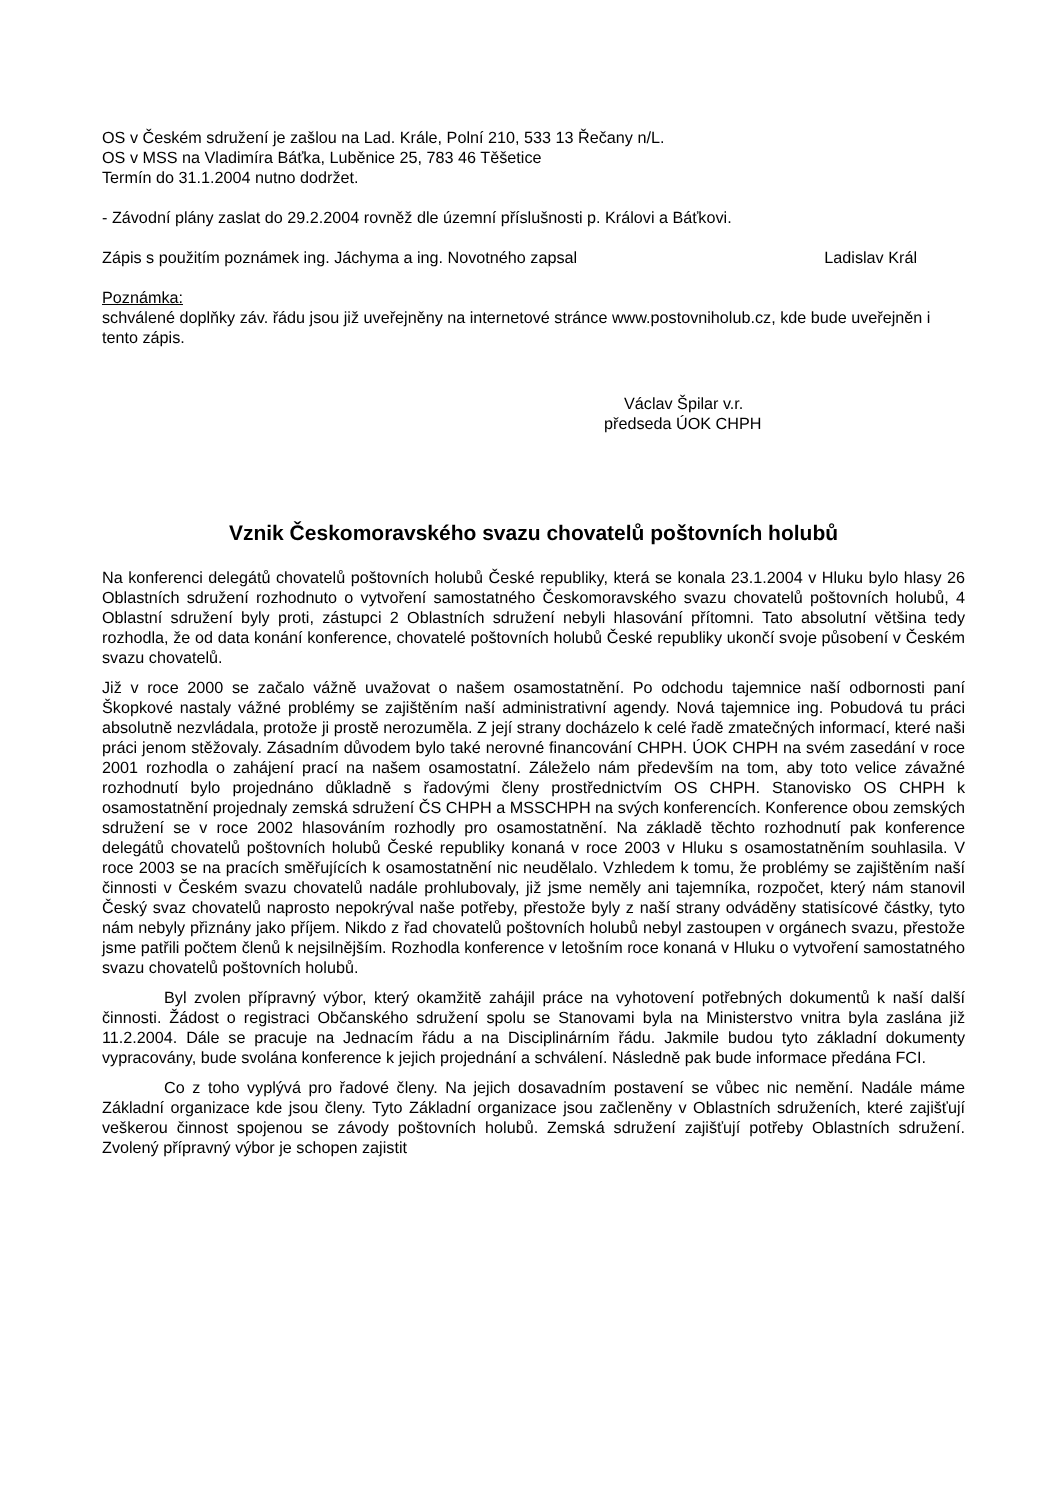OS v Českém sdružení je zašlou na Lad. Krále, Polní 210, 533 13 Řečany n/L.
OS v MSS na Vladimíra Báťka, Luběnice 25, 783 46 Těšetice
Termín do 31.1.2004 nutno dodržet.
- Závodní plány zaslat do 29.2.2004 rovněž dle územní příslušnosti p. Královi a Báťkovi.
Zápis s použitím poznámek ing. Jáchyma a ing. Novotného zapsal Ladislav Král
Poznámka:
schválené doplňky záv. řádu jsou již uveřejněny na internetové stránce www.postovniholub.cz, kde bude uveřejněn i tento zápis.
Václav Špilar v.r.
předseda ÚOK CHPH
Vznik Českomoravského svazu chovatelů poštovních holubů
Na konferenci delegátů chovatelů poštovních holubů České republiky, která se konala 23.1.2004 v Hluku bylo hlasy 26 Oblastních sdružení rozhodnuto o vytvoření samostatného Českomoravského svazu chovatelů poštovních holubů, 4 Oblastní sdružení byly proti, zástupci 2 Oblastních sdružení nebyli hlasování přítomni. Tato absolutní většina tedy rozhodla, že od data konání konference, chovatelé poštovních holubů České republiky ukončí svoje působení v Českém svazu chovatelů.
Již v roce 2000 se začalo vážně uvažovat o našem osamostatnění. Po odchodu tajemnice naší odbornosti paní Škopkové nastaly vážné problémy se zajištěním naší administrativní agendy. Nová tajemnice ing. Pobudová tu práci absolutně nezvládala, protože ji prostě nerozuměla. Z její strany docházelo k celé řadě zmatečných informací, které naši práci jenom stěžovaly. Zásadním důvodem bylo také nerovné financování CHPH. ÚOK CHPH na svém zasedání v roce 2001 rozhodla o zahájení prací na našem osamostatní. Záleželo nám především na tom, aby toto velice závažné rozhodnutí bylo projednáno důkladně s řadovými členy prostřednictvím OS CHPH. Stanovisko OS CHPH k osamostatnění projednaly zemská sdružení ČS CHPH a MSSCHPH na svých konferencích. Konference obou zemských sdružení se v roce 2002 hlasováním rozhodly pro osamostatnění. Na základě těchto rozhodnutí pak konference delegátů chovatelů poštovních holubů České republiky konaná v roce 2003 v Hluku s osamostatněním souhlasila. V roce 2003 se na pracích směřujících k osamostatnění nic neudělalo. Vzhledem k tomu, že problémy se zajištěním naší činnosti v Českém svazu chovatelů nadále prohlubovaly, již jsme neměly ani tajemníka, rozpočet, který nám stanovil Český svaz chovatelů naprosto nepokrýval naše potřeby, přestože byly z naší strany odváděny statisícové částky, tyto nám nebyly přiznány jako příjem. Nikdo z řad chovatelů poštovních holubů nebyl zastoupen v orgánech svazu, přestože jsme patřili počtem členů k nejsilnějším. Rozhodla konference v letošním roce konaná v Hluku o vytvoření samostatného svazu chovatelů poštovních holubů.
Byl zvolen přípravný výbor, který okamžitě zahájil práce na vyhotovení potřebných dokumentů k naší další činnosti. Žádost o registraci Občanského sdružení spolu se Stanovami byla na Ministerstvo vnitra byla zaslána již 11.2.2004. Dále se pracuje na Jednacím řádu a na Disciplinárním řádu. Jakmile budou tyto základní dokumenty vypracovány, bude svolána konference k jejich projednání a schválení. Následně pak bude informace předána FCI.
Co z toho vyplývá pro řadové členy. Na jejich dosavadním postavení se vůbec nic nemění. Nadále máme Základní organizace kde jsou členy. Tyto Základní organizace jsou začleněny v Oblastních sdruženích, které zajišťují veškerou činnost spojenou se závody poštovních holubů. Zemská sdružení zajišťují potřeby Oblastních sdružení. Zvolený přípravný výbor je schopen zajistit